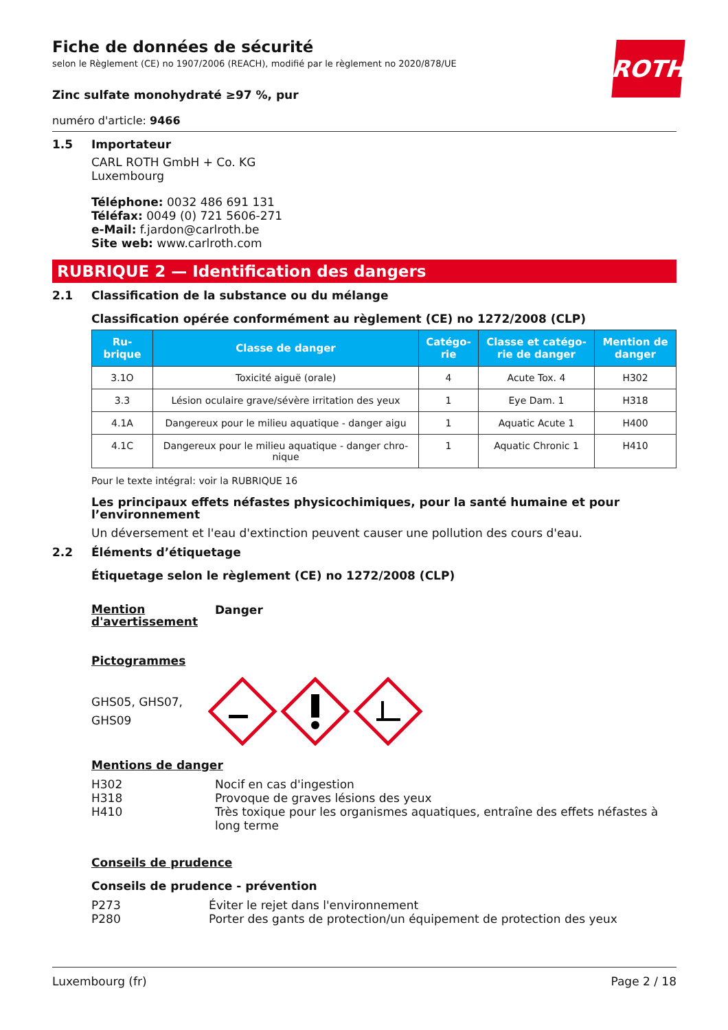ROTH
Fiche de données de sécurité
selon le Règlement (CE) no 1907/2006 (REACH), modifié par le règlement no 2020/878/UE
Zinc sulfate monohydraté ≥97 %, pur
numéro d'article: 9466
1.5 Importateur
CARL ROTH GmbH + Co. KG
Luxembourg
Téléphone: 0032 486 691 131
Téléfax: 0049 (0) 721 5606-271
e-Mail: f.jardon@carlroth.be
Site web: www.carlroth.com
RUBRIQUE 2 — Identification des dangers
2.1 Classification de la substance ou du mélange
Classification opérée conformément au règlement (CE) no 1272/2008 (CLP)
| Ru- brique | Classe de danger | Catégo- rie | Classe et catégo- rie de danger | Mention de danger |
| --- | --- | --- | --- | --- |
| 3.1O | Toxicité aiguë (orale) | 4 | Acute Tox. 4 | H302 |
| 3.3 | Lésion oculaire grave/sévère irritation des yeux | 1 | Eye Dam. 1 | H318 |
| 4.1A | Dangereux pour le milieu aquatique - danger aigu | 1 | Aquatic Acute 1 | H400 |
| 4.1C | Dangereux pour le milieu aquatique - danger chro- nique | 1 | Aquatic Chronic 1 | H410 |
Pour le texte intégral: voir la RUBRIQUE 16
Les principaux effets néfastes physicochimiques, pour la santé humaine et pour l’environnement
Un déversement et l'eau d'extinction peuvent causer une pollution des cours d'eau.
2.2 Éléments d’étiquetage
Étiquetage selon le règlement (CE) no 1272/2008 (CLP)
Mention d'avertissement
Danger
Pictogrammes
GHS05, GHS07,
GHS09
Mentions de danger
H302 Nocif en cas d'ingestion
H318 Provoque de graves lésions des yeux
H410 Très toxique pour les organismes aquatiques, entraîne des effets néfastes à long terme
Conseils de prudence
Conseils de prudence - prévention
P273 Éviter le rejet dans l'environnement
P280 Porter des gants de protection/un équipement de protection des yeux
Luxembourg (fr) Page 2 / 18